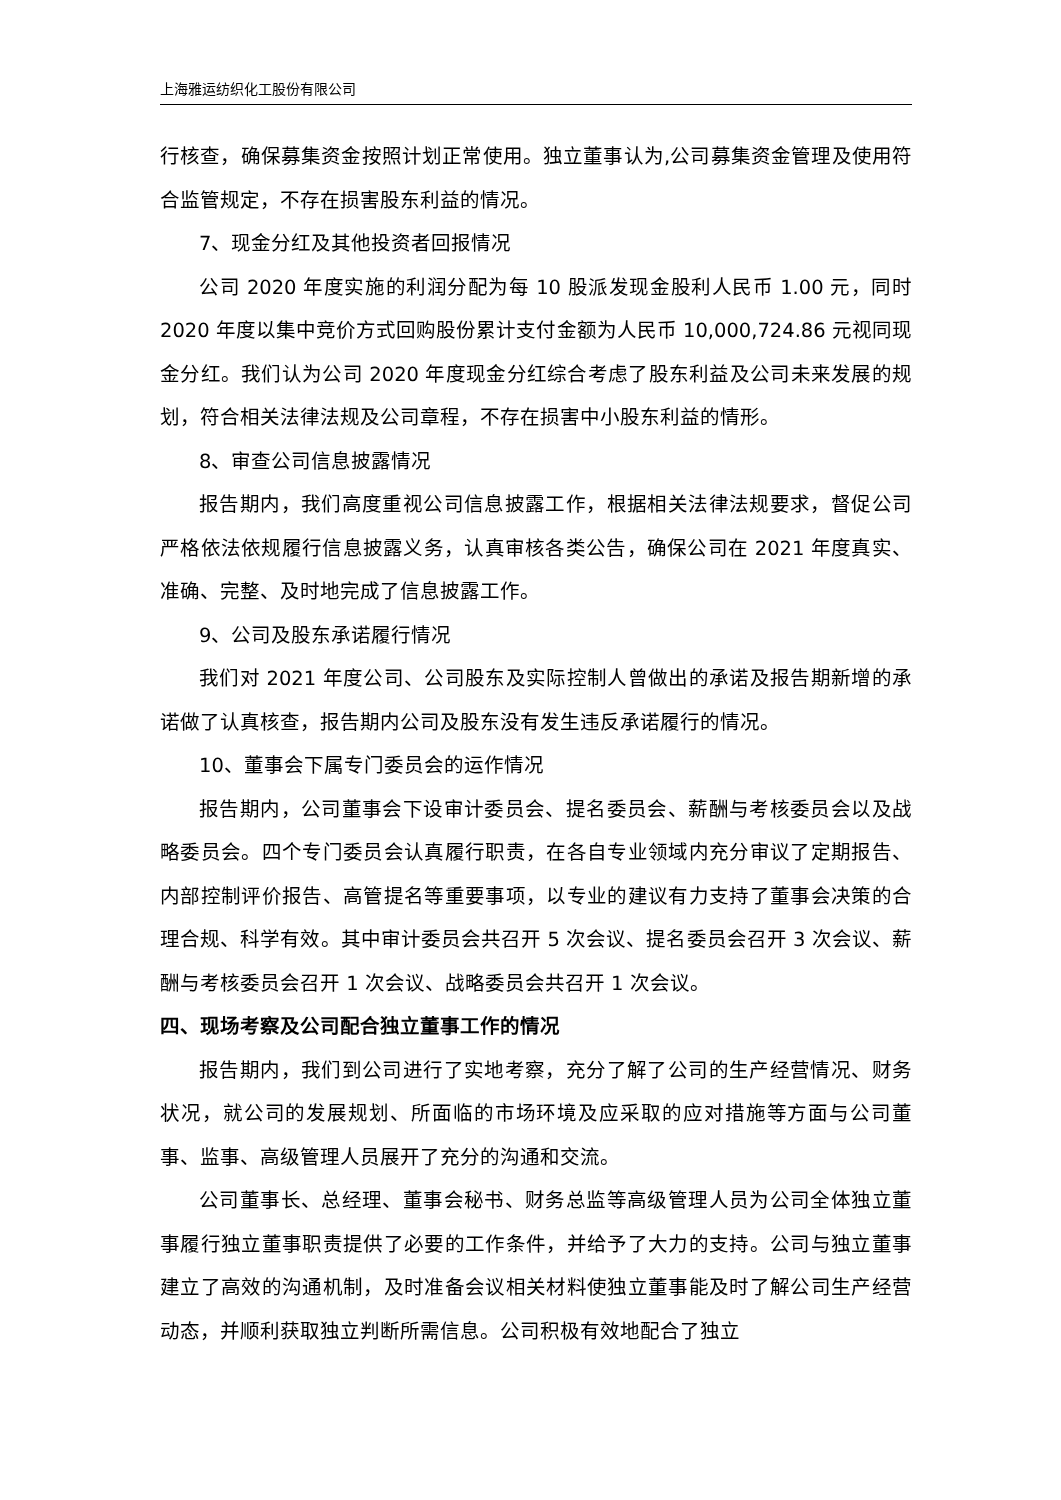上海雅运纺织化工股份有限公司
行核查，确保募集资金按照计划正常使用。独立董事认为,公司募集资金管理及使用符合监管规定，不存在损害股东利益的情况。
7、现金分红及其他投资者回报情况
公司 2020 年度实施的利润分配为每 10 股派发现金股利人民币 1.00 元，同时 2020 年度以集中竞价方式回购股份累计支付金额为人民币 10,000,724.86 元视同现金分红。我们认为公司 2020 年度现金分红综合考虑了股东利益及公司未来发展的规划，符合相关法律法规及公司章程，不存在损害中小股东利益的情形。
8、审查公司信息披露情况
报告期内，我们高度重视公司信息披露工作，根据相关法律法规要求，督促公司严格依法依规履行信息披露义务，认真审核各类公告，确保公司在 2021 年度真实、准确、完整、及时地完成了信息披露工作。
9、公司及股东承诺履行情况
我们对 2021 年度公司、公司股东及实际控制人曾做出的承诺及报告期新增的承诺做了认真核查，报告期内公司及股东没有发生违反承诺履行的情况。
10、董事会下属专门委员会的运作情况
报告期内，公司董事会下设审计委员会、提名委员会、薪酬与考核委员会以及战略委员会。四个专门委员会认真履行职责，在各自专业领域内充分审议了定期报告、内部控制评价报告、高管提名等重要事项，以专业的建议有力支持了董事会决策的合理合规、科学有效。其中审计委员会共召开 5 次会议、提名委员会召开 3 次会议、薪酬与考核委员会召开 1 次会议、战略委员会共召开 1 次会议。
四、现场考察及公司配合独立董事工作的情况
报告期内，我们到公司进行了实地考察，充分了解了公司的生产经营情况、财务状况，就公司的发展规划、所面临的市场环境及应采取的应对措施等方面与公司董事、监事、高级管理人员展开了充分的沟通和交流。
公司董事长、总经理、董事会秘书、财务总监等高级管理人员为公司全体独立董事履行独立董事职责提供了必要的工作条件，并给予了大力的支持。公司与独立董事建立了高效的沟通机制，及时准备会议相关材料使独立董事能及时了解公司生产经营动态，并顺利获取独立判断所需信息。公司积极有效地配合了独立